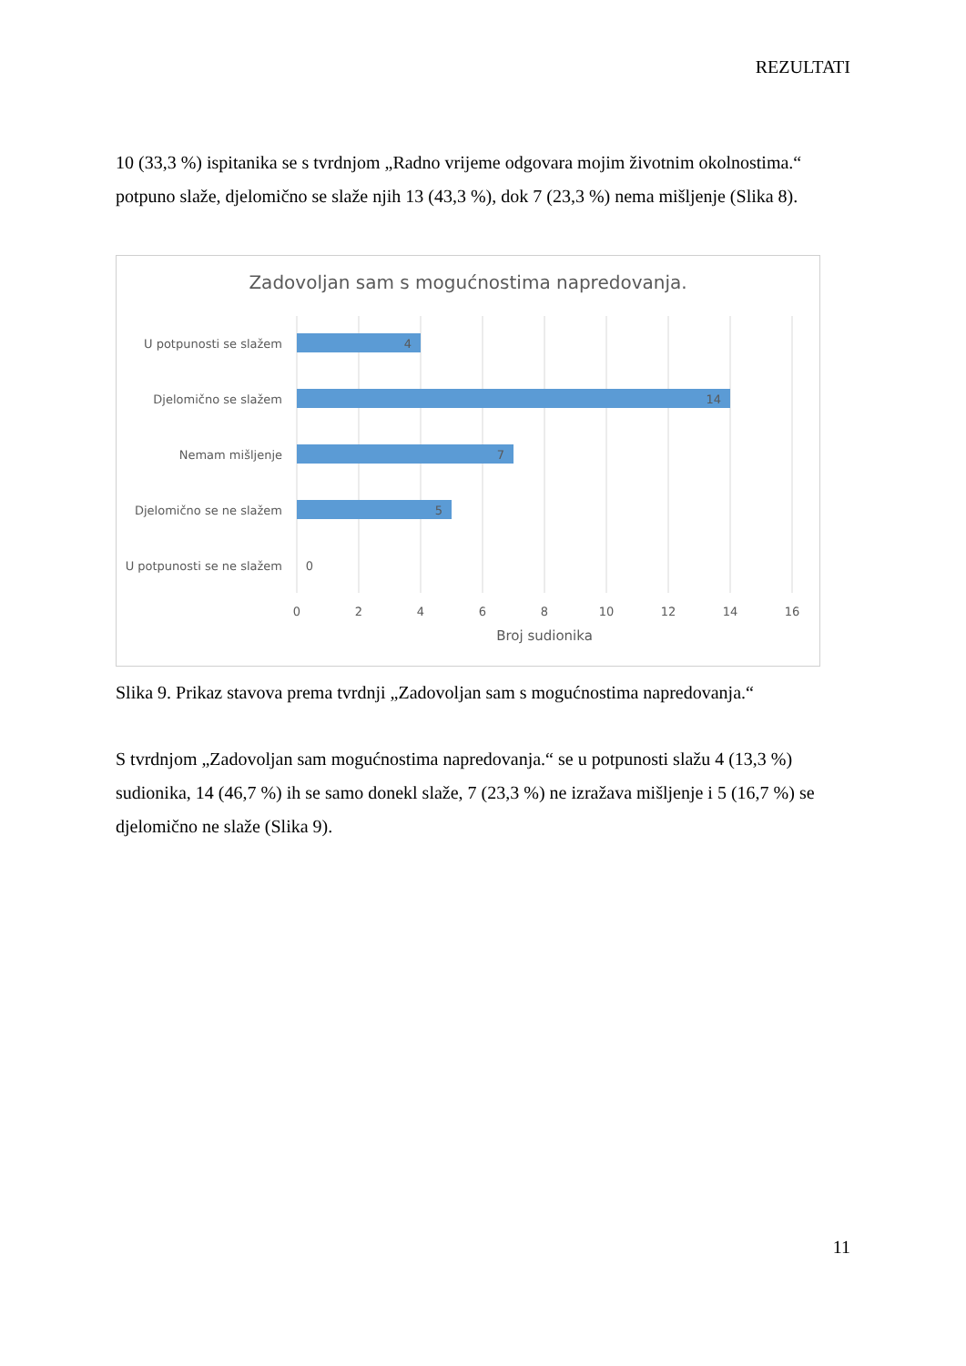REZULTATI
10 (33,3 %) ispitanika se s tvrdnjom „Radno vrijeme odgovara mojim životnim okolnostima.“ potpuno slaže, djelomično se slaže njih 13 (43,3 %), dok 7 (23,3 %) nema mišljenje (Slika 8).
Zadovoljan sam s mogućnostima napredovanja.
U potpunosti se slažem
Djelomično se slažem
Nemam mišljenje
Djelomično se ne slažem
U potpunosti se ne slažem
4
14
7
5
0
0
2
4
6
8
10
12
14
16
Broj sudionika
Slika 9. Prikaz stavova prema tvrdnji „Zadovoljan sam s mogućnostima napredovanja.“
S tvrdnjom „Zadovoljan sam mogućnostima napredovanja.“ se u potpunosti slažu 4 (13,3 %) sudionika, 14 (46,7 %) ih se samo donekl slaže, 7 (23,3 %) ne izražava mišljenje i 5 (16,7 %) se djelomično ne slaže (Slika 9).
11